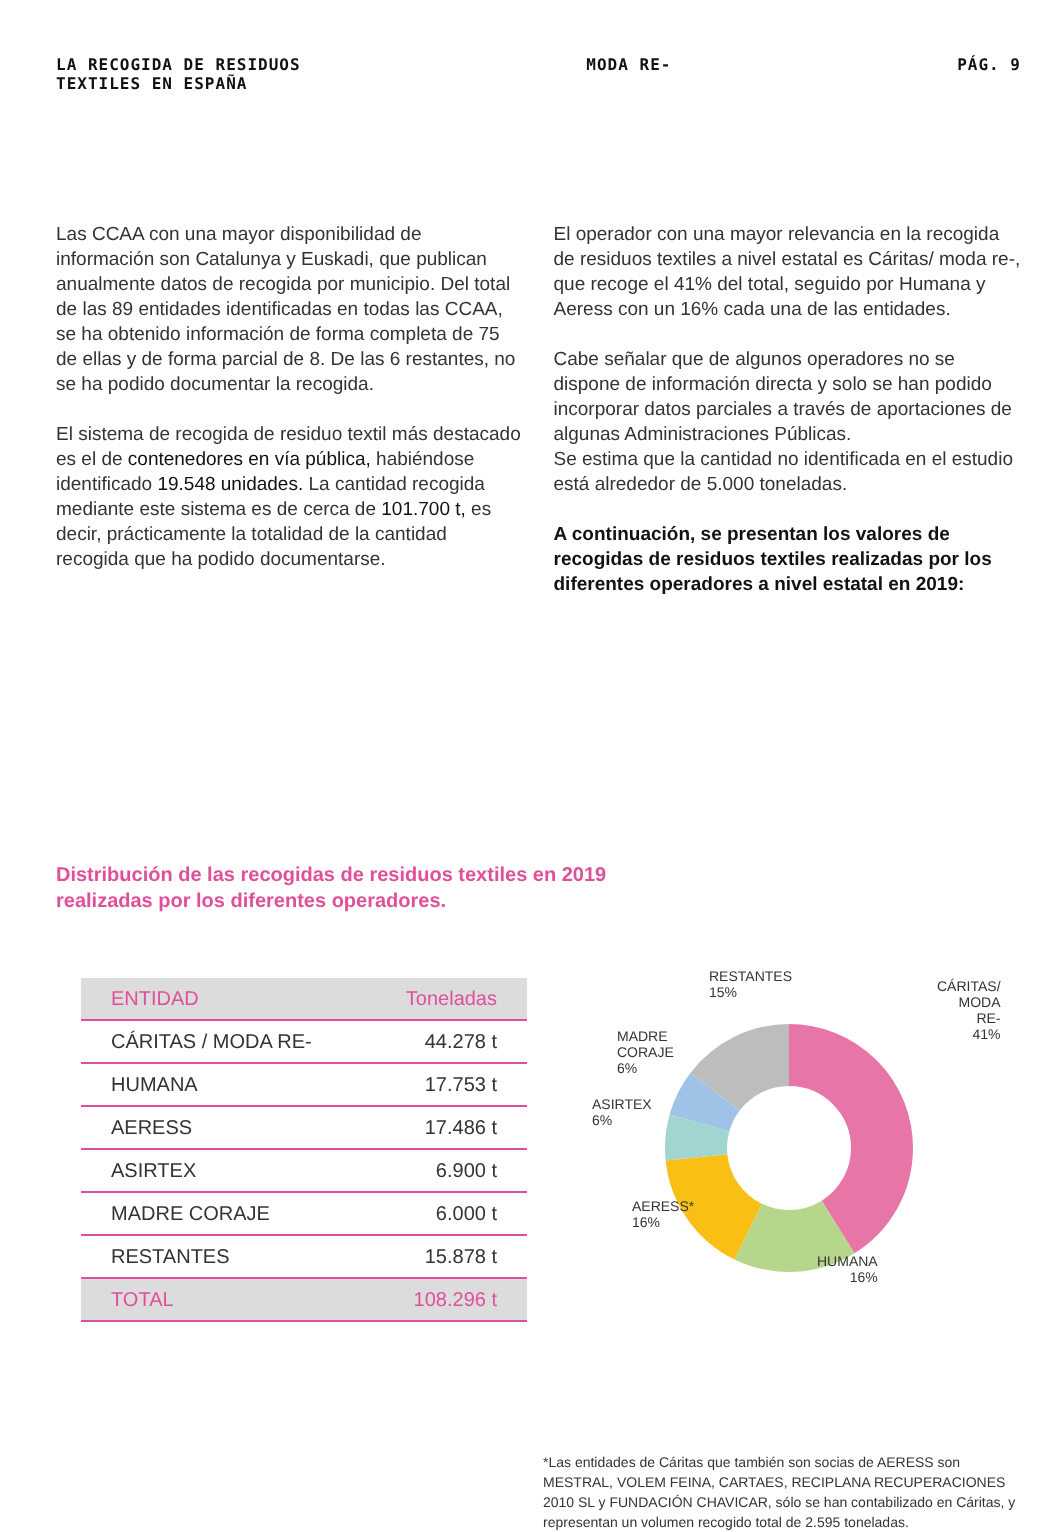LA RECOGIDA DE RESIDUOS
TEXTILES EN ESPAÑA
MODA RE- PÁG. 9
Las CCAA con una mayor disponibilidad de información son Catalunya y Euskadi, que publican anualmente datos de recogida por municipio. Del total de las 89 entidades identificadas en todas las CCAA, se ha obtenido información de forma completa de 75 de ellas y de forma parcial de 8. De las 6 restantes, no se ha podido documentar la recogida.
El sistema de recogida de residuo textil más destacado es el de contenedores en vía pública, habiéndose identificado 19.548 unidades. La cantidad recogida mediante este sistema es de cerca de 101.700 t, es decir, prácticamente la totalidad de la cantidad recogida que ha podido documentarse.
El operador con una mayor relevancia en la recogida de residuos textiles a nivel estatal es Cáritas/ moda re-, que recoge el 41% del total, seguido por Humana y Aeress con un 16% cada una de las entidades.
Cabe señalar que de algunos operadores no se dispone de información directa y solo se han podido incorporar datos parciales a través de aportaciones de algunas Administraciones Públicas.
Se estima que la cantidad no identificada en el estudio está alrededor de 5.000 toneladas.
A continuación, se presentan los valores de recogidas de residuos textiles realizadas por los diferentes operadores a nivel estatal en 2019:
Distribución de las recogidas de residuos textiles en 2019 realizadas por los diferentes operadores.
| ENTIDAD | Toneladas |
| --- | --- |
| CÁRITAS / MODA RE- | 44.278 t |
| HUMANA | 17.753 t |
| AERESS | 17.486 t |
| ASIRTEX | 6.900 t |
| MADRE CORAJE | 6.000 t |
| RESTANTES | 15.878 t |
| TOTAL | 108.296 t |
RESTANTES
15%
CÁRITAS/
MODA RE-
41%
MADRE
CORAJE
6%
ASIRTEX
6%
AERESS*
16%
HUMANA
16%
*Las entidades de Cáritas que también son socias de AERESS son MESTRAL, VOLEM FEINA, CARTAES, RECIPLANA RECUPERACIONES 2010 SL y FUNDACIÓN CHAVICAR, sólo se han contabilizado en Cáritas, y representan un volumen recogido total de 2.595 toneladas.